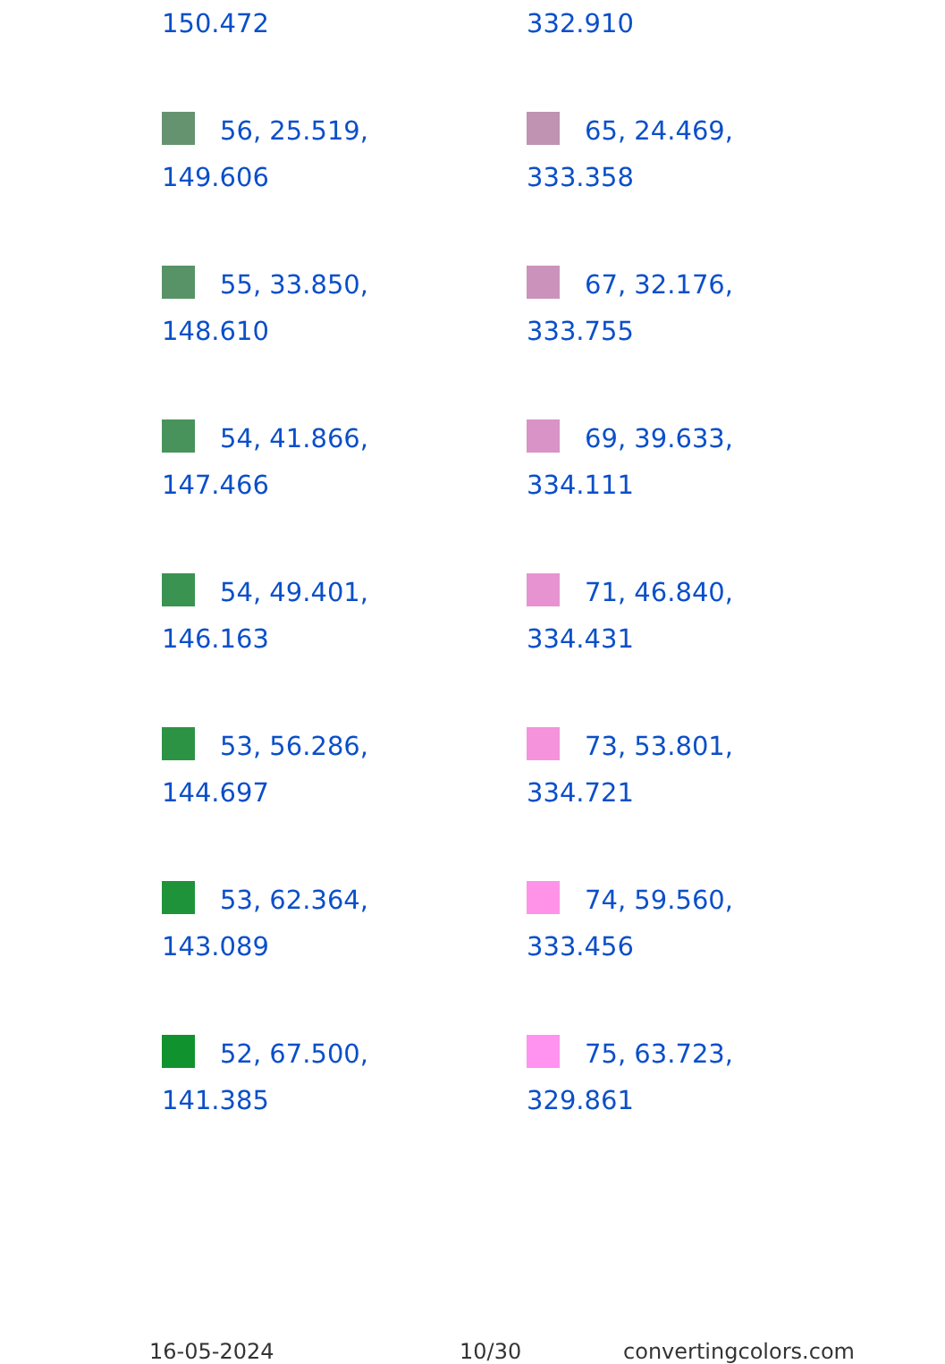150.472
332.910
56, 25.519, 149.606
65, 24.469, 333.358
55, 33.850, 148.610
67, 32.176, 333.755
54, 41.866, 147.466
69, 39.633, 334.111
54, 49.401, 146.163
71, 46.840, 334.431
53, 56.286, 144.697
73, 53.801, 334.721
53, 62.364, 143.089
74, 59.560, 333.456
52, 67.500, 141.385
75, 63.723, 329.861
16-05-2024 10/30 convertingcolors.com